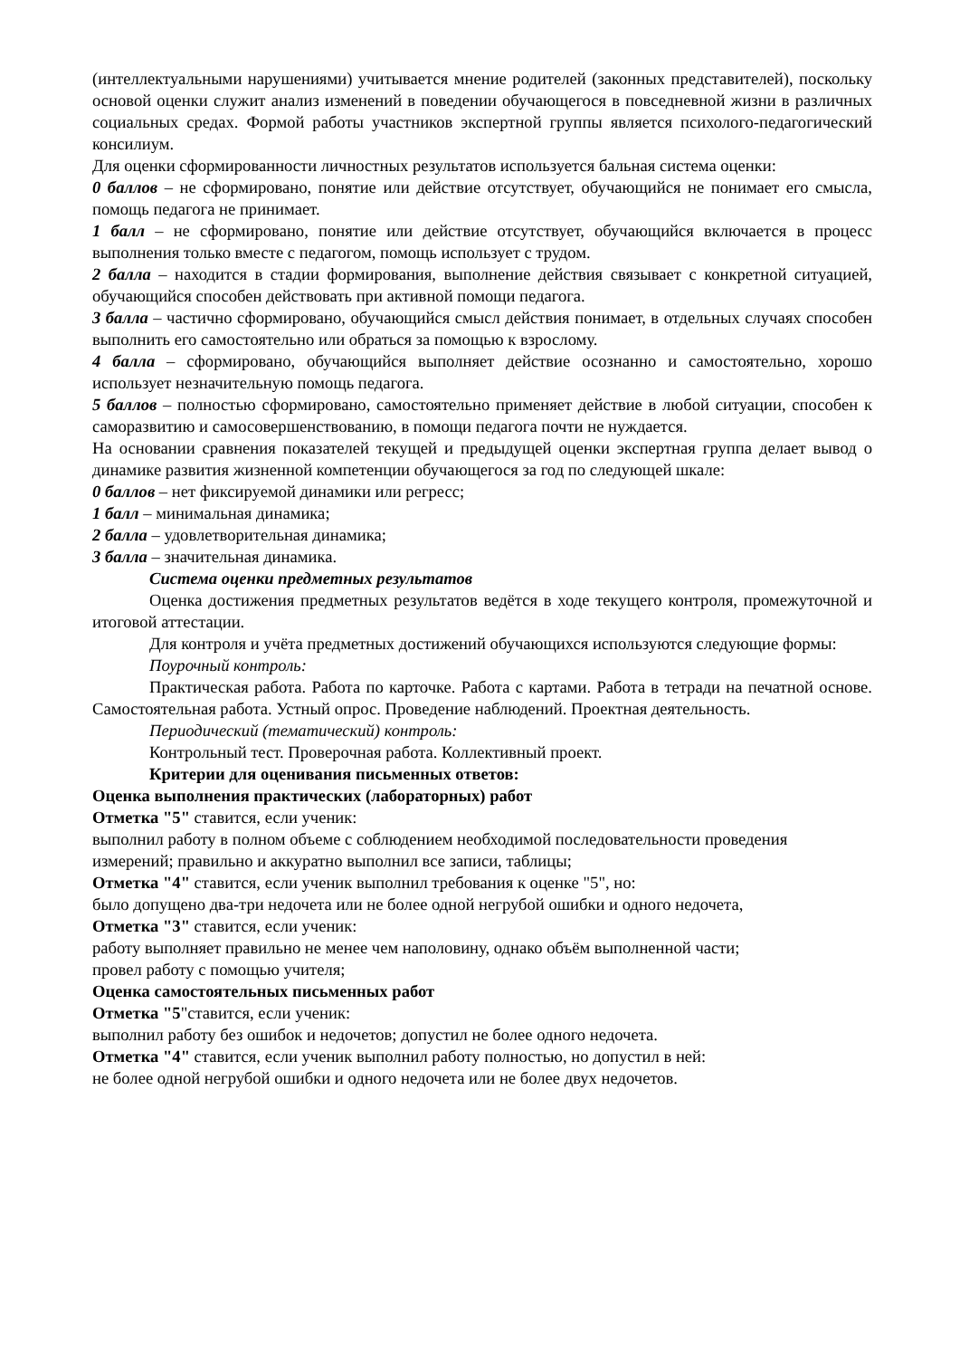(интеллектуальными нарушениями) учитывается мнение родителей (законных представителей), поскольку основой оценки служит анализ изменений в поведении обучающегося в повседневной жизни в различных социальных средах. Формой работы участников экспертной группы является психолого-педагогический консилиум.
Для оценки сформированности личностных результатов используется бальная система оценки:
0 баллов – не сформировано, понятие или действие отсутствует, обучающийся не понимает его смысла, помощь педагога не принимает.
1 балл – не сформировано, понятие или действие отсутствует, обучающийся включается в процесс выполнения только вместе с педагогом, помощь использует с трудом.
2 балла – находится в стадии формирования, выполнение действия связывает с конкретной ситуацией, обучающийся способен действовать при активной помощи педагога.
3 балла – частично сформировано, обучающийся смысл действия понимает, в отдельных случаях способен выполнить его самостоятельно или обраться за помощью к взрослому.
4 балла – сформировано, обучающийся выполняет действие осознанно и самостоятельно, хорошо использует незначительную помощь педагога.
5 баллов – полностью сформировано, самостоятельно применяет действие в любой ситуации, способен к саморазвитию и самосовершенствованию, в помощи педагога почти не нуждается.
На основании сравнения показателей текущей и предыдущей оценки экспертная группа делает вывод о динамике развития жизненной компетенции обучающегося за год по следующей шкале:
0 баллов – нет фиксируемой динамики или регресс;
1 балл – минимальная динамика;
2 балла – удовлетворительная динамика;
3 балла – значительная динамика.
Система оценки предметных результатов
Оценка достижения предметных результатов ведётся в ходе текущего контроля, промежуточной и итоговой аттестации.
Для контроля и учёта предметных достижений обучающихся используются следующие формы:
Поурочный контроль:
Практическая работа. Работа по карточке. Работа с картами. Работа в тетради на печатной основе. Самостоятельная работа. Устный опрос. Проведение наблюдений. Проектная деятельность.
Периодический (тематический) контроль:
Контрольный тест. Проверочная работа. Коллективный проект.
Критерии для оценивания письменных ответов:
Оценка выполнения практических (лабораторных) работ
Отметка "5" ставится, если ученик:
выполнил работу в полном объеме с соблюдением необходимой последовательности проведения измерений; правильно и аккуратно выполнил все записи, таблицы;
Отметка "4" ставится, если ученик выполнил требования к оценке "5", но:
было допущено два-три недочета или не более одной негрубой ошибки и одного недочета,
Отметка "3" ставится, если ученик:
работу выполняет правильно не менее чем наполовину, однако объём выполненной части;
провел работу с помощью учителя;
Оценка самостоятельных письменных работ
Отметка "5"ставится, если ученик:
выполнил работу без ошибок и недочетов; допустил не более одного недочета.
Отметка "4" ставится, если ученик выполнил работу полностью, но допустил в ней:
не более одной негрубой ошибки и одного недочета или не более двух недочетов.